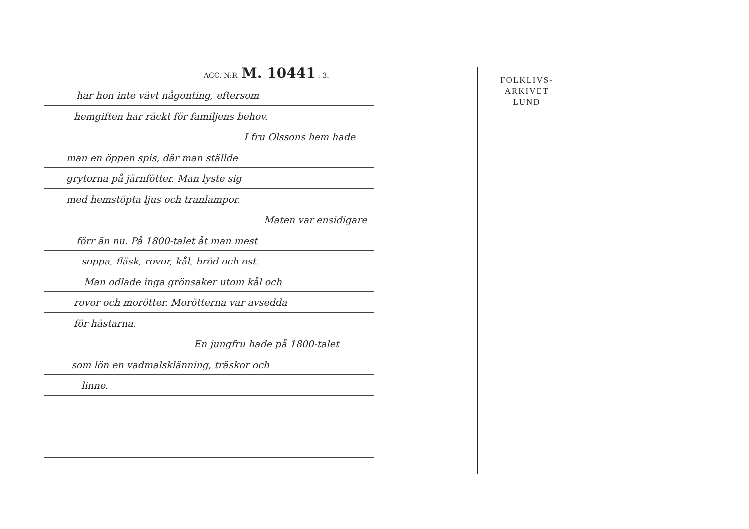ACC. N:R M. 10441 : 3.
har hon inte vävt någonting, eftersom
hemgiften har räckt för familjens behov.
I fru Olssons hem hade
man en öppen spis, där man ställde
grytorna på järnfötter. Man lyste sig
med hemstöpta ljus och tranlampor.
Maten var ensidigare
förr än nu. På 1800-talet åt man mest
soppa, fläsk, rovor, kål, bröd och ost.
Man odlade inga grönsaker utom kål och
rovor och morötter. Morötterna var avsedda
för hästarna.
En jungfru hade på 1800-talet
som lön en vadmalsklänning, träskor och
linne.
FOLKLIVS-
ARKIVET
LUND